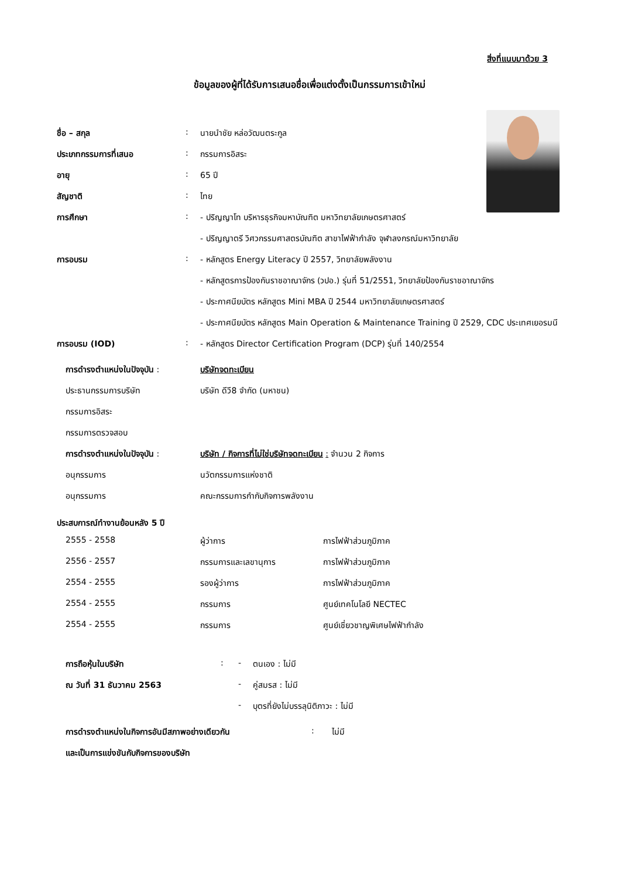สิ่งที่แนบมาด้วย 3
ข้อมูลของผู้ที่ได้รับการเสนอชื่อเพื่อแต่งตั้งเป็นกรรมการเข้าใหม่
| ชื่อ – สกุล | : | นายนำชัย หล่อวัฒนตระกูล |
| ประเภทกรรมการที่เสนอ | : | กรรมการอิสระ |
| อายุ | : | 65 ปี |
| สัญชาติ | : | ไทย |
| การศึกษา | : | - ปริญญาโท บริหารธุรกิจมหาบัณฑิต มหาวิทยาลัยเกษตรศาสตร์ |
| | | - ปริญญาตรี วิศวกรรมศาสตรบัณฑิต สาขาไฟฟ้ากำลัง จุฬาลงกรณ์มหาวิทยาลัย |
| การอบรม | : | - หลักสูตร Energy Literacy ปี 2557, วิทยาลัยพลังงาน |
| | | - หลักสูตรการป้องกันราชอาณาจักร (วปอ.) รุ่นที่ 51/2551, วิทยาลัยป้องกันราชอาณาจักร |
| | | - ประกาศนียบัตร หลักสูตร Mini MBA ปี 2544 มหาวิทยาลัยเกษตรศาสตร์ |
| | | - ประกาศนียบัตร หลักสูตร Main Operation & Maintenance Training ปี 2529, CDC ประเทศเยอรมนี |
| การอบรม (IOD) | : | - หลักสูตร Director Certification Program (DCP) รุ่นที่ 140/2554 |
| การดำรงตำแหน่งในปัจจุบัน : | บริษัทจดทะเบียน |
| ประธานกรรมการบริษัท | บริษัท ดีวี8 จำกัด (มหาชน) |
| กรรมการอิสระ | |
| กรรมการตรวจสอบ | |
| การดำรงตำแหน่งในปัจจุบัน : | บริษัท / กิจการที่ไม่ใช่บริษัทจดทะเบียน : จำนวน 2 กิจการ |
| อนุกรรมการ | นวัตกรรมการแห่งชาติ |
| อนุกรรมการ | คณะกรรมการกำกับกิจการพลังงาน |
ประสบการณ์ทำงานย้อนหลัง 5 ปี
| 2555 - 2558 | ผู้ว่าการ | การไฟฟ้าส่วนภูมิภาค |
| 2556 - 2557 | กรรมการและเลขานุการ | การไฟฟ้าส่วนภูมิภาค |
| 2554 - 2555 | รองผู้ว่าการ | การไฟฟ้าส่วนภูมิภาค |
| 2554 - 2555 | กรรมการ | ศูนย์เทคโนโลยี NECTEC |
| 2554 - 2555 | กรรมการ | ศูนย์เชี่ยวชาญพิเศษไฟฟ้ากำลัง |
| การถือหุ้นในบริษัท | : | - | ตนเอง : ไม่มี |
| ณ วันที่ 31 ธันวาคม 2563 | | - | คู่สมรส : ไม่มี |
| | | - | บุตรที่ยังไม่บรรลุนิติภาวะ : ไม่มี |
| การดำรงตำแหน่งในกิจการอันมีสภาพอย่างเดียวกัน | : | ไม่มี |
| และเป็นการแข่งขันกับกิจการของบริษัท | | |